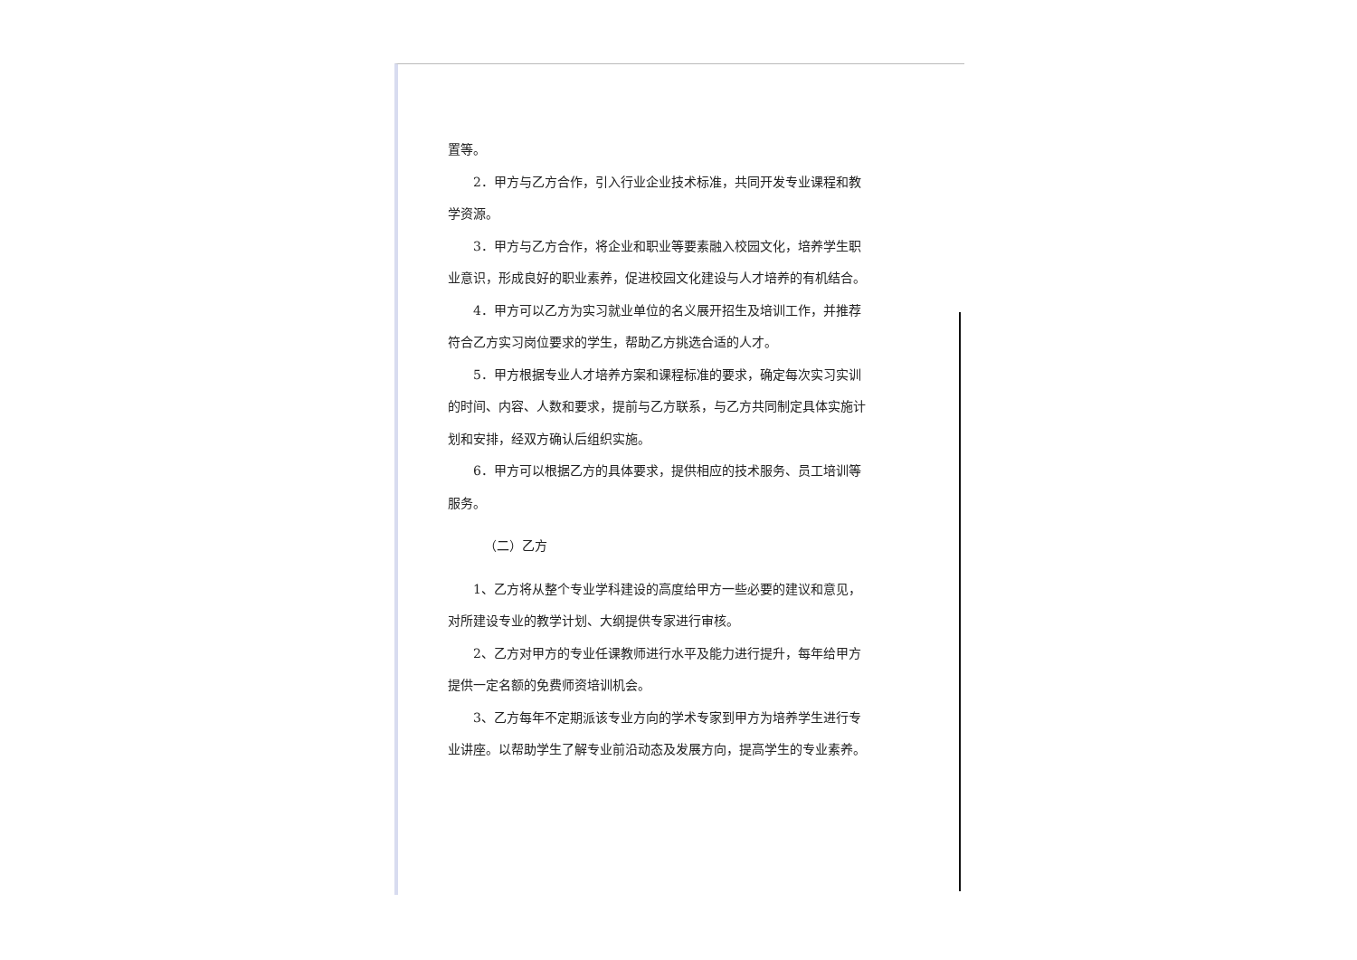置等。
2．甲方与乙方合作，引入行业企业技术标准，共同开发专业课程和教学资源。
3．甲方与乙方合作，将企业和职业等要素融入校园文化，培养学生职业意识，形成良好的职业素养，促进校园文化建设与人才培养的有机结合。
4．甲方可以乙方为实习就业单位的名义展开招生及培训工作，并推荐符合乙方实习岗位要求的学生，帮助乙方挑选合适的人才。
5．甲方根据专业人才培养方案和课程标准的要求，确定每次实习实训的时间、内容、人数和要求，提前与乙方联系，与乙方共同制定具体实施计划和安排，经双方确认后组织实施。
6．甲方可以根据乙方的具体要求，提供相应的技术服务、员工培训等服务。
（二）乙方
1、乙方将从整个专业学科建设的高度给甲方一些必要的建议和意见，对所建设专业的教学计划、大纲提供专家进行审核。
2、乙方对甲方的专业任课教师进行水平及能力进行提升，每年给甲方提供一定名额的免费师资培训机会。
3、乙方每年不定期派该专业方向的学术专家到甲方为培养学生进行专业讲座。以帮助学生了解专业前沿动态及发展方向，提高学生的专业素养。